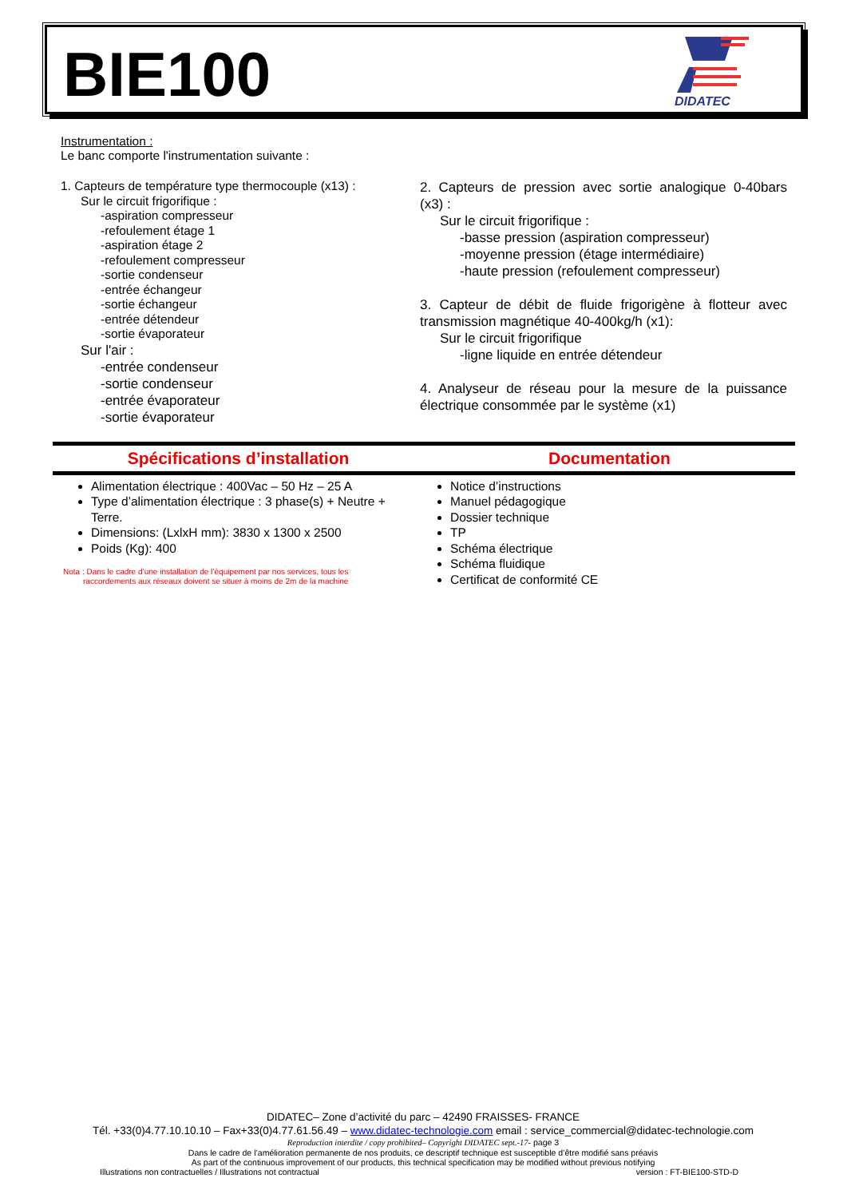BIE100
DIDATEC
Instrumentation :
Le banc comporte l'instrumentation suivante :
1. Capteurs de température type thermocouple (x13) :
Sur le circuit frigorifique :
-aspiration compresseur
-refoulement étage 1
-aspiration étage 2
-refoulement compresseur
-sortie condenseur
-entrée échangeur
-sortie échangeur
-entrée détendeur
-sortie évaporateur
Sur l'air :
-entrée condenseur
-sortie condenseur
-entrée évaporateur
-sortie évaporateur
2. Capteurs de pression avec sortie analogique 0-40bars (x3) :
Sur le circuit frigorifique :
-basse pression (aspiration compresseur)
-moyenne pression (étage intermédiaire)
-haute pression (refoulement compresseur)
3. Capteur de débit de fluide frigorigène à flotteur avec transmission magnétique 40-400kg/h (x1):
Sur le circuit frigorifique
-ligne liquide en entrée détendeur
4. Analyseur de réseau pour la mesure de la puissance électrique consommée par le système (x1)
Spécifications d’installation Documentation
Alimentation électrique : 400Vac – 50 Hz – 25 A
Type d’alimentation électrique : 3 phase(s) + Neutre + Terre.
Dimensions: (LxlxH mm): 3830 x 1300 x 2500
Poids (Kg): 400
Nota : Dans le cadre d’une installation de l’équipement par nos services, tous les
raccordements aux réseaux doivent se situer à moins de 2m de la machine
Notice d’instructions
Manuel pédagogique
Dossier technique
TP
Schéma électrique
Schéma fluidique
Certificat de conformité CE
DIDATEC– Zone d’activité du parc – 42490 FRAISSES- FRANCE
Tél. +33(0)4.77.10.10.10 – Fax+33(0)4.77.61.56.49 – www.didatec-technologie.com email : service_commercial@didatec-technologie.com
Reproduction interdite / copy prohibited– Copyright DIDATEC sept.-17- page 3
Dans le cadre de l’amélioration permanente de nos produits, ce descriptif technique est susceptible d’être modifié sans préavis
As part of the continuous improvement of our products, this technical specification may be modified without previous notifying
Illustrations non contractuelles / Illustrations not contractual version : FT-BIE100-STD-D